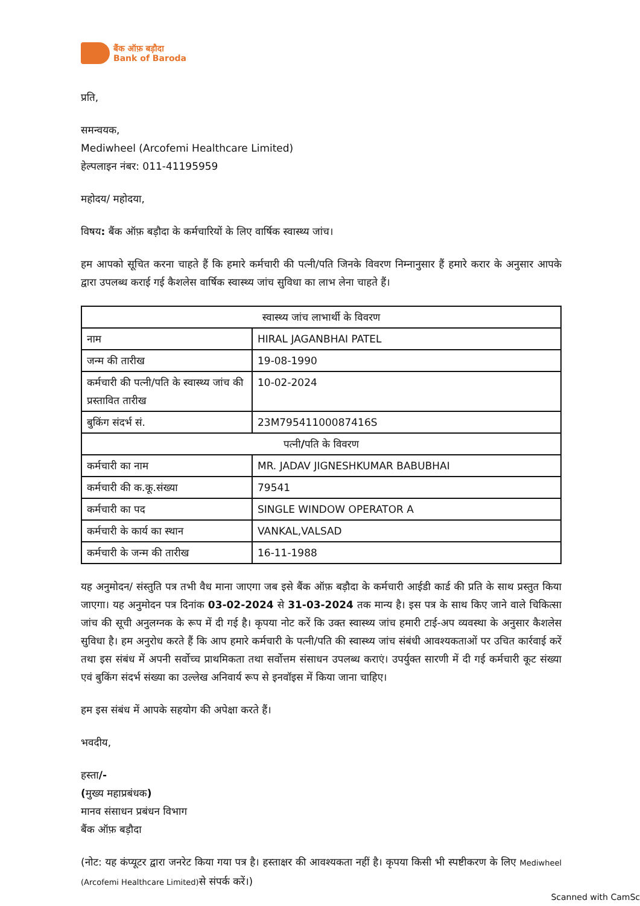बैंक ऑफ़ बड़ौदा
Bank of Baroda
प्रति,
समन्वयक,
Mediwheel (Arcofemi Healthcare Limited)
हेल्पलाइन नंबर: 011-41195959
महोदय/ महोदया,
विषय: बैंक ऑफ़ बड़ौदा के कर्मचारियों के लिए वार्षिक स्वास्थ्य जांच।
हम आपको सूचित करना चाहते हैं कि हमारे कर्मचारी की पत्नी/पति जिनके विवरण निम्नानुसार हैं हमारे करार के अनुसार आपके द्वारा उपलब्ध कराई गई कैशलेस वार्षिक स्वास्थ्य जांच सुविधा का लाभ लेना चाहते हैं।
| स्वास्थ्य जांच लाभार्थी के विवरण | |
| नाम | HIRAL JAGANBHAI PATEL |
| जन्म की तारीख | 19-08-1990 |
| कर्मचारी की पत्नी/पति के स्वास्थ्य जांच की प्रस्तावित तारीख | 10-02-2024 |
| बुकिंग संदर्भ सं. | 23M79541100087416S |
| पत्नी / पति के विवरण | |
| कर्मचारी का नाम | MR. JADAV JIGNESHKUMAR BABUBHAI |
| कर्मचारी की क.कू.संख्या | 79541 |
| कर्मचारी का पद | SINGLE WINDOW OPERATOR A |
| कर्मचारी के कार्य का स्थान | VANKAL,VALSAD |
| कर्मचारी के जन्म की तारीख | 16-11-1988 |
यह अनुमोदन/ संस्तुति पत्र तभी वैध माना जाएगा जब इसे बैंक ऑफ़ बड़ौदा के कर्मचारी आईडी कार्ड की प्रति के साथ प्रस्तुत किया जाएगा। यह अनुमोदन पत्र दिनांक 03-02-2024 से 31-03-2024 तक मान्य है। इस पत्र के साथ किए जाने वाले चिकित्सा जांच की सूची अनुलग्नक के रूप में दी गई है। कृपया नोट करें कि उक्त स्वास्थ्य जांच हमारी टाई-अप व्यवस्था के अनुसार कैशलेस सुविधा है। हम अनुरोध करते हैं कि आप हमारे कर्मचारी के पत्नी/पति की स्वास्थ्य जांच संबंधी आवश्यकताओं पर उचित कार्रवाई करें तथा इस संबंध में अपनी सर्वोच्च प्राथमिकता तथा सर्वोत्तम संसाधन उपलब्ध कराएं। उपर्युक्त सारणी में दी गई कर्मचारी कूट संख्या एवं बुकिंग संदर्भ संख्या का उल्लेख अनिवार्य रूप से इनवॉइस में किया जाना चाहिए।
हम इस संबंध में आपके सहयोग की अपेक्षा करते हैं।
भवदीय,
हस्ता/-
(मुख्य महाप्रबंधक)
मानव संसाधन प्रबंधन विभाग
बैंक ऑफ़ बड़ौदा
(नोट: यह कंप्यूटर द्वारा जनरेट किया गया पत्र है। हस्ताक्षर की आवश्यकता नहीं है। कृपया किसी भी स्पष्टीकरण के लिए Mediwheel (Arcofemi Healthcare Limited) से संपर्क करें।)
Scanned with CamSc